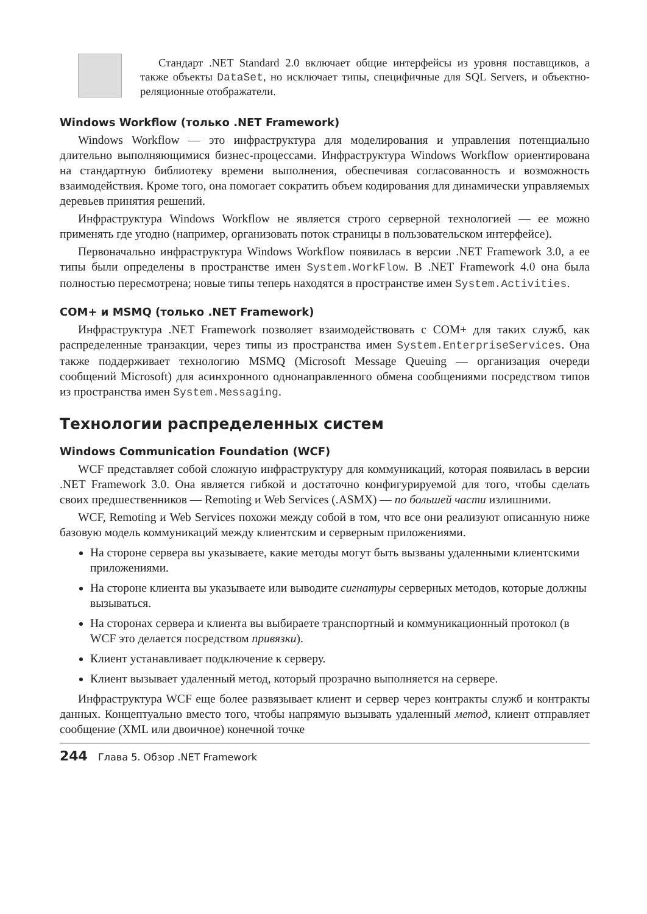Стандарт .NET Standard 2.0 включает общие интерфейсы из уровня поставщиков, а также объекты DataSet, но исключает типы, специфичные для SQL Servers, и объектно-реляционные отображатели.
Windows Workflow (только .NET Framework)
Windows Workflow — это инфраструктура для моделирования и управления потенциально длительно выполняющимися бизнес-процессами. Инфраструктура Windows Workflow ориентирована на стандартную библиотеку времени выполнения, обеспечивая согласованность и возможность взаимодействия. Кроме того, она помогает сократить объем кодирования для динамически управляемых деревьев принятия решений.
Инфраструктура Windows Workflow не является строго серверной технологией — ее можно применять где угодно (например, организовать поток страницы в пользовательском интерфейсе).
Первоначально инфраструктура Windows Workflow появилась в версии .NET Framework 3.0, а ее типы были определены в пространстве имен System.WorkFlow. В .NET Framework 4.0 она была полностью пересмотрена; новые типы теперь находятся в пространстве имен System.Activities.
COM+ и MSMQ (только .NET Framework)
Инфраструктура .NET Framework позволяет взаимодействовать с COM+ для таких служб, как распределенные транзакции, через типы из пространства имен System.EnterpriseServices. Она также поддерживает технологию MSMQ (Microsoft Message Queuing — организация очереди сообщений Microsoft) для асинхронного однонаправленного обмена сообщениями посредством типов из пространства имен System.Messaging.
Технологии распределенных систем
Windows Communication Foundation (WCF)
WCF представляет собой сложную инфраструктуру для коммуникаций, которая появилась в версии .NET Framework 3.0. Она является гибкой и достаточно конфигурируемой для того, чтобы сделать своих предшественников — Remoting и Web Services (.ASMX) — по большей части излишними.
WCF, Remoting и Web Services похожи между собой в том, что все они реализуют описанную ниже базовую модель коммуникаций между клиентским и серверным приложениями.
На стороне сервера вы указываете, какие методы могут быть вызваны удаленными клиентскими приложениями.
На стороне клиента вы указываете или выводите сигнатуры серверных методов, которые должны вызываться.
На сторонах сервера и клиента вы выбираете транспортный и коммуникационный протокол (в WCF это делается посредством привязки).
Клиент устанавливает подключение к серверу.
Клиент вызывает удаленный метод, который прозрачно выполняется на сервере.
Инфраструктура WCF еще более развязывает клиент и сервер через контракты служб и контракты данных. Концептуально вместо того, чтобы напрямую вызывать удаленный метод, клиент отправляет сообщение (XML или двоичное) конечной точке
244 Глава 5. Обзор .NET Framework